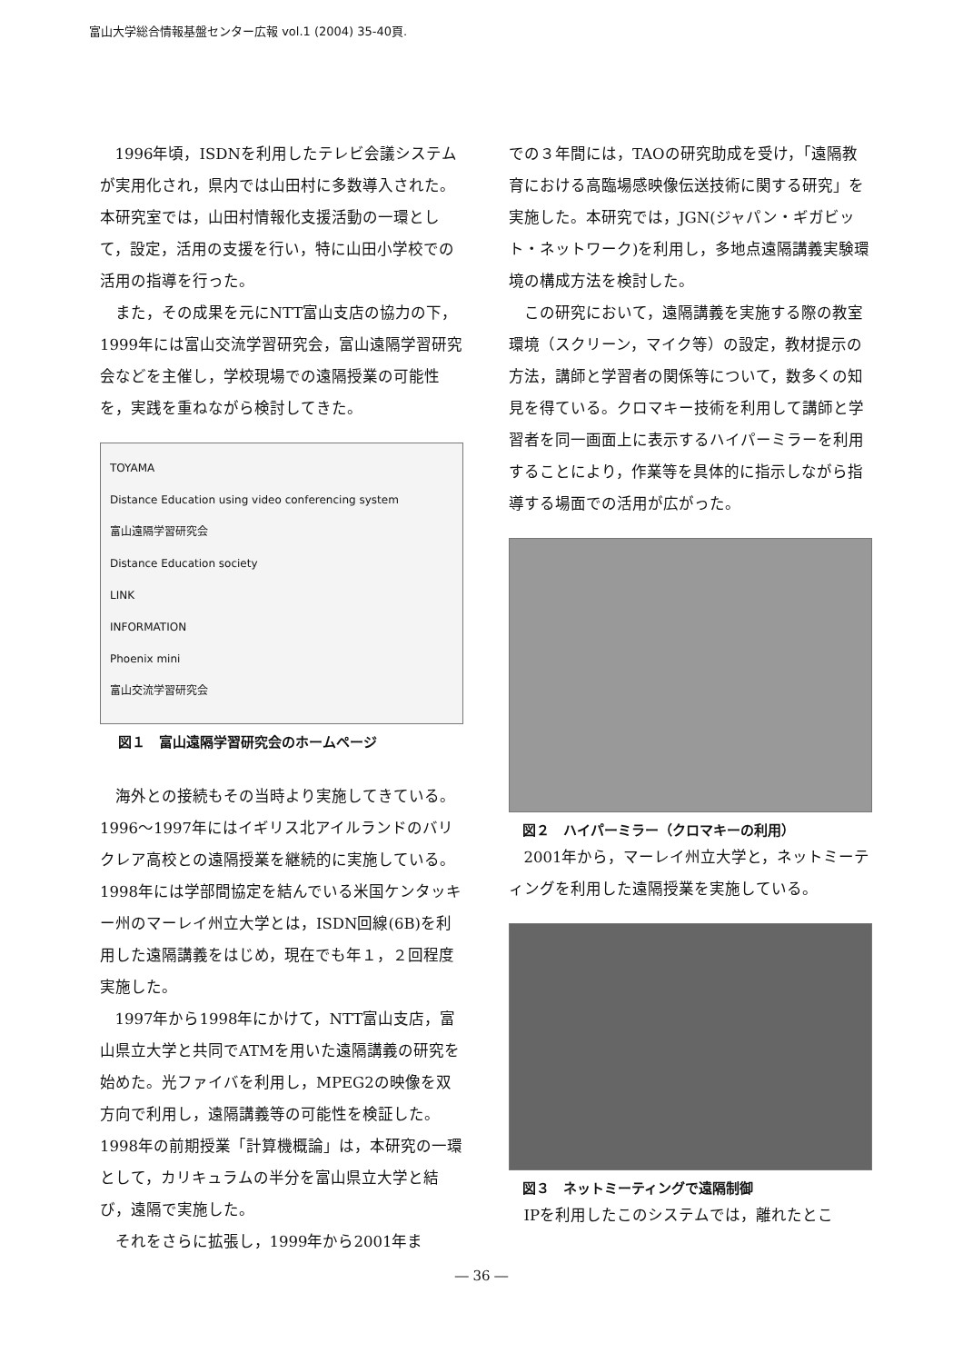富山大学総合情報基盤センター広報 vol.1 (2004) 35-40頁.
1996年頃，ISDNを利用したテレビ会議システムが実用化され，県内では山田村に多数導入された。本研究室では，山田村情報化支援活動の一環として，設定，活用の支援を行い，特に山田小学校での活用の指導を行った。
また，その成果を元にNTT富山支店の協力の下，1999年には富山交流学習研究会，富山遠隔学習研究会などを主催し，学校現場での遠隔授業の可能性を，実践を重ねながら検討してきた。
TOYAMA
Distance Education using video conferencing system
富山遠隔学習研究会
Distance Education society
LINK
INFORMATION
Phoenix mini
富山交流学習研究会
図１　富山遠隔学習研究会のホームページ
海外との接続もその当時より実施してきている。1996〜1997年にはイギリス北アイルランドのバリクレア高校との遠隔授業を継続的に実施している。1998年には学部間協定を結んでいる米国ケンタッキー州のマーレイ州立大学とは，ISDN回線(6B)を利用した遠隔講義をはじめ，現在でも年１，２回程度実施した。
1997年から1998年にかけて，NTT富山支店，富山県立大学と共同でATMを用いた遠隔講義の研究を始めた。光ファイバを利用し，MPEG2の映像を双方向で利用し，遠隔講義等の可能性を検証した。1998年の前期授業「計算機概論」は，本研究の一環として，カリキュラムの半分を富山県立大学と結び，遠隔で実施した。
それをさらに拡張し，1999年から2001年ま
での３年間には，TAOの研究助成を受け，「遠隔教育における高臨場感映像伝送技術に関する研究」を実施した。本研究では，JGN(ジャパン・ギガビット・ネットワーク)を利用し，多地点遠隔講義実験環境の構成方法を検討した。
この研究において，遠隔講義を実施する際の教室環境（スクリーン，マイク等）の設定，教材提示の方法，講師と学習者の関係等について，数多くの知見を得ている。クロマキー技術を利用して講師と学習者を同一画面上に表示するハイパーミラーを利用することにより，作業等を具体的に指示しながら指導する場面での活用が広がった。
図２　ハイパーミラー（クロマキーの利用）
2001年から，マーレイ州立大学と，ネットミーティングを利用した遠隔授業を実施している。
図３　ネットミーティングで遠隔制御
IPを利用したこのシステムでは，離れたとこ
― 36 ―